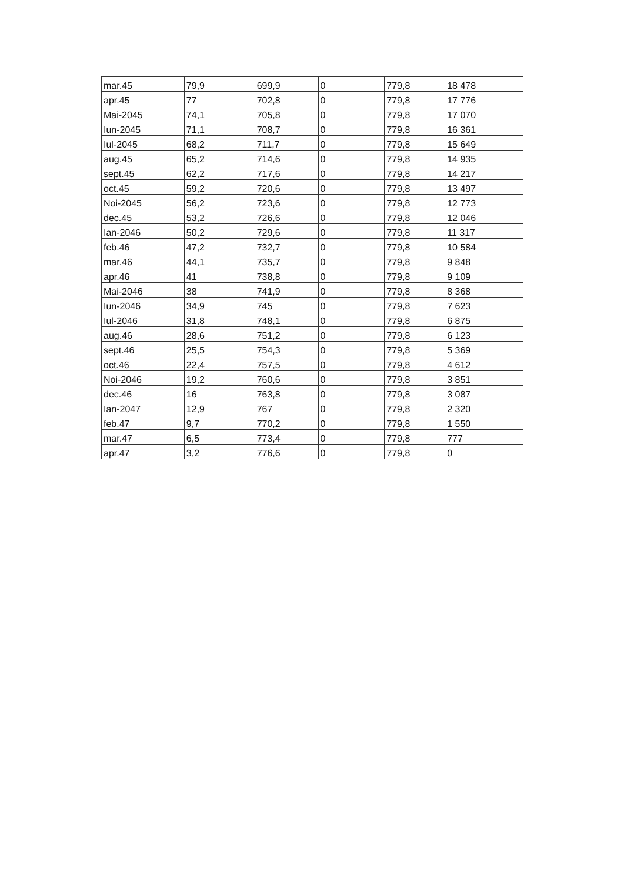| mar.45 | 79,9 | 699,9 | 0 | 779,8 | 18 478 |
| apr.45 | 77 | 702,8 | 0 | 779,8 | 17 776 |
| Mai-2045 | 74,1 | 705,8 | 0 | 779,8 | 17 070 |
| Iun-2045 | 71,1 | 708,7 | 0 | 779,8 | 16 361 |
| Iul-2045 | 68,2 | 711,7 | 0 | 779,8 | 15 649 |
| aug.45 | 65,2 | 714,6 | 0 | 779,8 | 14 935 |
| sept.45 | 62,2 | 717,6 | 0 | 779,8 | 14 217 |
| oct.45 | 59,2 | 720,6 | 0 | 779,8 | 13 497 |
| Noi-2045 | 56,2 | 723,6 | 0 | 779,8 | 12 773 |
| dec.45 | 53,2 | 726,6 | 0 | 779,8 | 12 046 |
| Ian-2046 | 50,2 | 729,6 | 0 | 779,8 | 11 317 |
| feb.46 | 47,2 | 732,7 | 0 | 779,8 | 10 584 |
| mar.46 | 44,1 | 735,7 | 0 | 779,8 | 9 848 |
| apr.46 | 41 | 738,8 | 0 | 779,8 | 9 109 |
| Mai-2046 | 38 | 741,9 | 0 | 779,8 | 8 368 |
| Iun-2046 | 34,9 | 745 | 0 | 779,8 | 7 623 |
| Iul-2046 | 31,8 | 748,1 | 0 | 779,8 | 6 875 |
| aug.46 | 28,6 | 751,2 | 0 | 779,8 | 6 123 |
| sept.46 | 25,5 | 754,3 | 0 | 779,8 | 5 369 |
| oct.46 | 22,4 | 757,5 | 0 | 779,8 | 4 612 |
| Noi-2046 | 19,2 | 760,6 | 0 | 779,8 | 3 851 |
| dec.46 | 16 | 763,8 | 0 | 779,8 | 3 087 |
| Ian-2047 | 12,9 | 767 | 0 | 779,8 | 2 320 |
| feb.47 | 9,7 | 770,2 | 0 | 779,8 | 1 550 |
| mar.47 | 6,5 | 773,4 | 0 | 779,8 | 777 |
| apr.47 | 3,2 | 776,6 | 0 | 779,8 | 0 |